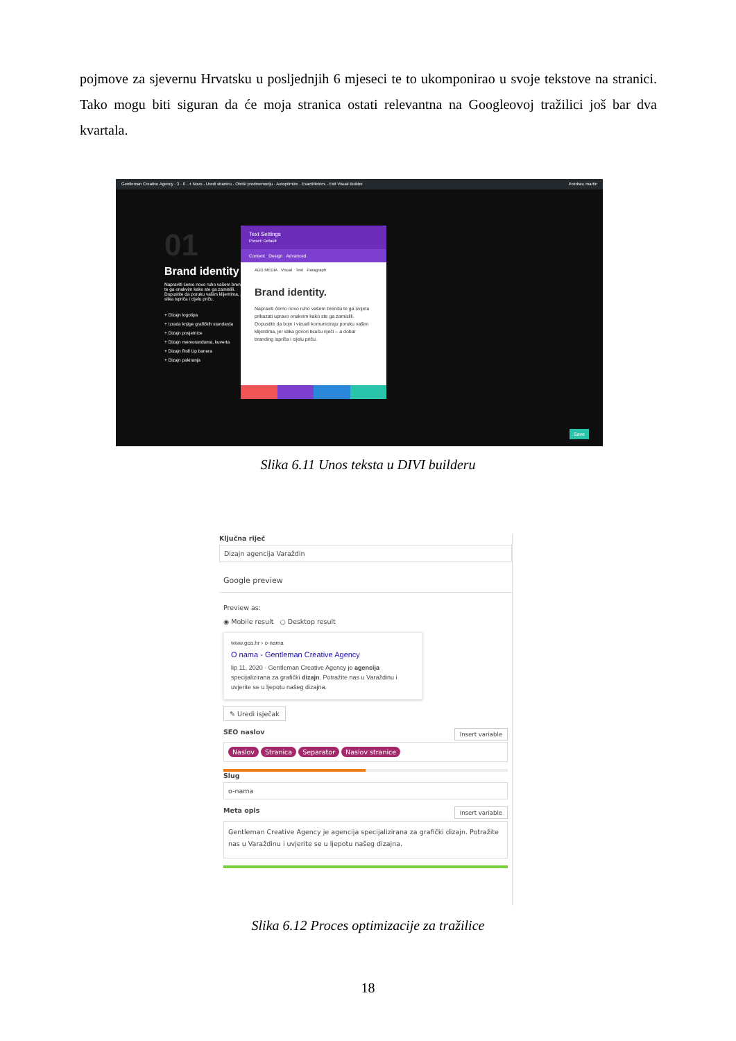pojmove za sjevernu Hrvatsku u posljednjih 6 mjeseci te to ukomponirao u svoje tekstove na stranici. Tako mogu biti siguran da će moja stranica ostati relevantna na Googleovoj tražilici još bar dva kvartala.
Gentleman Creative Agency · 3 · 0 · + Novo · Uredi stranicu · Obriši predmemoriju · Autoptimize · ExactMetrics · Exit Visual Builder Pozdrav, martin
01
Brand identity
Napraviti ćemo novo ruho vašem brendu te ga onakvim kako ste ga zamislili. Dopustite da poruku vašim klijentima, jer slika ispriča i cijelu priču.
+ Dizajn logotipa
+ Izrada knjige grafičkih standarda
+ Dizajn posjetnice
+ Dizajn memoranduma, kuverta
+ Dizajn Roll Up banera
+ Dizajn pakiranja
Text Settings
Preset: Default
Content Design Advanced
ADD MEDIA Visual Text Paragraph
Brand identity.
Napraviti ćemo novo ruho vašem brendu te ga svijetu prikazati upravo onakvim kako ste ga zamislili. Dopustite da boje i vizuali komuniciraju poruku vašim klijentima, jer slika govori tisuću riječi – a dobar branding ispriča i cijelu priču.
Save
Slika 6.11 Unos teksta u DIVI builderu
Ključna riječ
Dizajn agencija Varaždin
Google preview
Preview as:
◉ Mobile result ○ Desktop result
www.gca.hr › o-nama
O nama - Gentleman Creative Agency
lip 11, 2020 · Gentleman Creative Agency je agencija specijalizirana za grafički dizajn. Potražite nas u Varaždinu i uvjerite se u ljepotu našeg dizajna.
✎ Uredi isječak
Insert variable SEO naslov
Naslov Stranica Separator Naslov stranice
Slug
o-nama
Insert variable Meta opis
Gentleman Creative Agency je agencija specijalizirana za grafički dizajn. Potražite nas u Varaždinu i uvjerite se u ljepotu našeg dizajna.
Slika 6.12 Proces optimizacije za tražilice
18